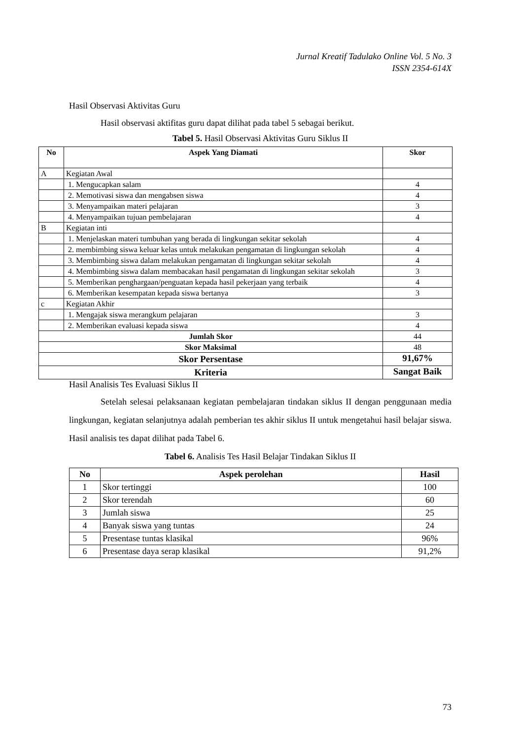Jurnal Kreatif Tadulako Online Vol. 5 No. 3
ISSN 2354-614X
Hasil Observasi Aktivitas Guru
Hasil observasi aktifitas guru dapat dilihat pada tabel 5 sebagai berikut.
Tabel 5. Hasil Observasi Aktivitas Guru Siklus II
| No | Aspek Yang Diamati | Skor |
| --- | --- | --- |
| A | Kegiatan Awal | |
| | 1. Mengucapkan salam | 4 |
| | 2. Memotivasi siswa dan mengabsen siswa | 4 |
| | 3. Menyampaikan materi pelajaran | 3 |
| | 4. Menyampaikan tujuan pembelajaran | 4 |
| B | Kegiatan inti | |
| | 1. Menjelaskan materi tumbuhan yang berada di lingkungan sekitar sekolah | 4 |
| | 2. membimbing siswa keluar kelas untuk melakukan pengamatan di lingkungan sekolah | 4 |
| | 3. Membimbing siswa dalam melakukan pengamatan di lingkungan sekitar sekolah | 4 |
| | 4. Membimbing siswa dalam membacakan hasil pengamatan di lingkungan sekitar sekolah | 3 |
| | 5. Memberikan penghargaan/penguatan kepada hasil pekerjaan yang terbaik | 4 |
| | 6. Memberikan kesempatan kepada siswa bertanya | 3 |
| c | Kegiatan Akhir | |
| | 1. Mengajak siswa merangkum pelajaran | 3 |
| | 2. Memberikan evaluasi kepada siswa | 4 |
| Jumlah Skor | | 44 |
| Skor Maksimal | | 48 |
| Skor Persentase | | 91,67% |
| Kriteria | | Sangat Baik |
Hasil Analisis Tes Evaluasi Siklus II
Setelah selesai pelaksanaan kegiatan pembelajaran tindakan siklus II dengan penggunaan media lingkungan, kegiatan selanjutnya adalah pemberian tes akhir siklus II untuk mengetahui hasil belajar siswa. Hasil analisis tes dapat dilihat pada Tabel 6.
Tabel 6. Analisis Tes Hasil Belajar Tindakan Siklus II
| No | Aspek perolehan | Hasil |
| --- | --- | --- |
| 1 | Skor tertinggi | 100 |
| 2 | Skor terendah | 60 |
| 3 | Jumlah siswa | 25 |
| 4 | Banyak siswa yang tuntas | 24 |
| 5 | Presentase tuntas klasikal | 96% |
| 6 | Presentase daya serap klasikal | 91,2% |
73